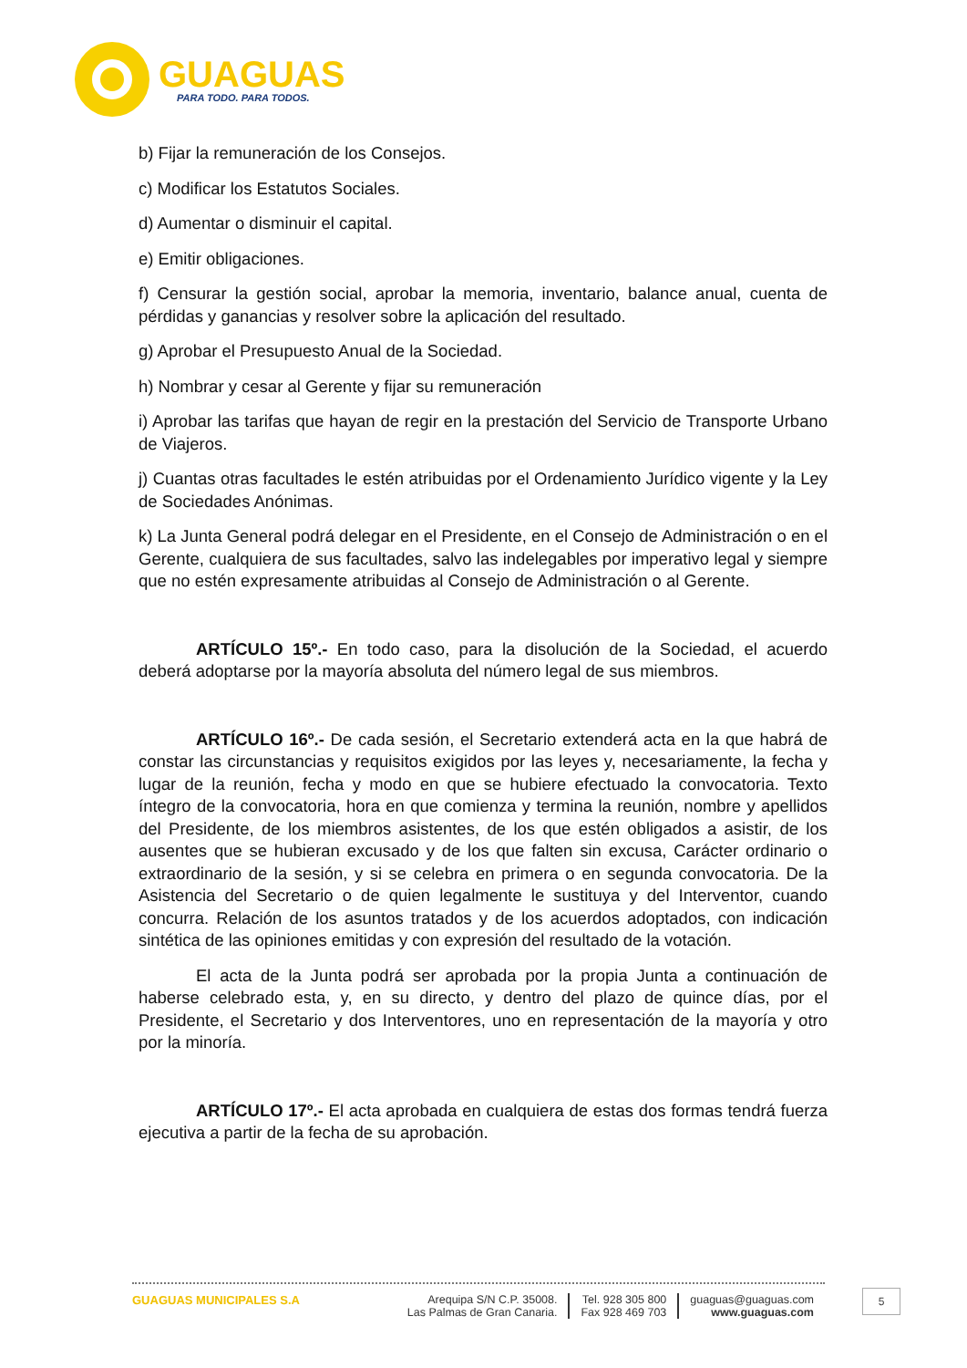GUAGUAS
PARA TODO. PARA TODOS.
b) Fijar la remuneración de los Consejos.
c) Modificar los Estatutos Sociales.
d) Aumentar o disminuir el capital.
e) Emitir obligaciones.
f) Censurar la gestión social, aprobar la memoria, inventario, balance anual, cuenta de pérdidas y ganancias y resolver sobre la aplicación del resultado.
g) Aprobar el Presupuesto Anual de la Sociedad.
h) Nombrar y cesar al Gerente y fijar su remuneración
i) Aprobar las tarifas que hayan de regir en la prestación del Servicio de Transporte Urbano de Viajeros.
j) Cuantas otras facultades le estén atribuidas por el Ordenamiento Jurídico vigente y la Ley de Sociedades Anónimas.
k) La Junta General podrá delegar en el Presidente, en el Consejo de Administración o en el Gerente, cualquiera de sus facultades, salvo las indelegables por imperativo legal y siempre que no estén expresamente atribuidas al Consejo de Administración o al Gerente.
ARTÍCULO 15º.- En todo caso, para la disolución de la Sociedad, el acuerdo deberá adoptarse por la mayoría absoluta del número legal de sus miembros.
ARTÍCULO 16º.- De cada sesión, el Secretario extenderá acta en la que habrá de constar las circunstancias y requisitos exigidos por las leyes y, necesariamente, la fecha y lugar de la reunión, fecha y modo en que se hubiere efectuado la convocatoria. Texto íntegro de la convocatoria, hora en que comienza y termina la reunión, nombre y apellidos del Presidente, de los miembros asistentes, de los que estén obligados a asistir, de los ausentes que se hubieran excusado y de los que falten sin excusa, Carácter ordinario o extraordinario de la sesión, y si se celebra en primera o en segunda convocatoria. De la Asistencia del Secretario o de quien legalmente le sustituya y del Interventor, cuando concurra. Relación de los asuntos tratados y de los acuerdos adoptados, con indicación sintética de las opiniones emitidas y con expresión del resultado de la votación.
El acta de la Junta podrá ser aprobada por la propia Junta a continuación de haberse celebrado esta, y, en su directo, y dentro del plazo de quince días, por el Presidente, el Secretario y dos Interventores, uno en representación de la mayoría y otro por la minoría.
ARTÍCULO 17º.- El acta aprobada en cualquiera de estas dos formas tendrá fuerza ejecutiva a partir de la fecha de su aprobación.
GUAGUAS MUNICIPALES S.A Arequipa S/N C.P. 35008.
Las Palmas de Gran Canaria.
Tel. 928 305 800
Fax 928 469 703
guaguas@guaguas.com
www.guaguas.com
5